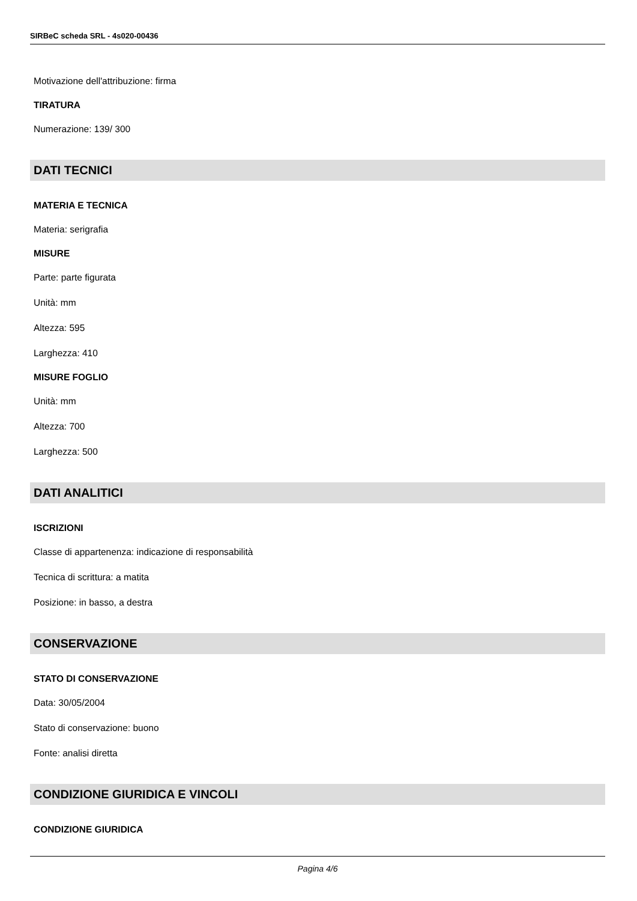SIRBeC scheda SRL - 4s020-00436
Motivazione dell'attribuzione: firma
TIRATURA
Numerazione: 139/ 300
DATI TECNICI
MATERIA E TECNICA
Materia: serigrafia
MISURE
Parte: parte figurata
Unità: mm
Altezza: 595
Larghezza: 410
MISURE FOGLIO
Unità: mm
Altezza: 700
Larghezza: 500
DATI ANALITICI
ISCRIZIONI
Classe di appartenenza: indicazione di responsabilità
Tecnica di scrittura: a matita
Posizione: in basso, a destra
CONSERVAZIONE
STATO DI CONSERVAZIONE
Data: 30/05/2004
Stato di conservazione: buono
Fonte: analisi diretta
CONDIZIONE GIURIDICA E VINCOLI
CONDIZIONE GIURIDICA
Pagina 4/6